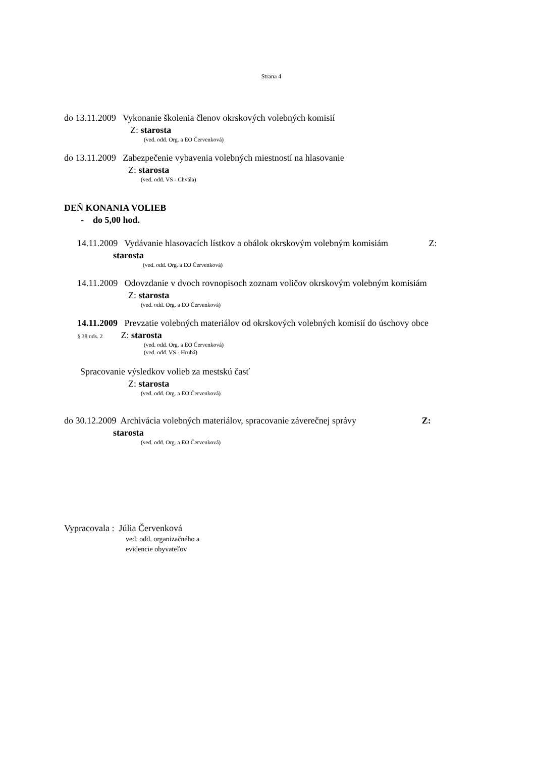Strana 4
do 13.11.2009 Vykonanie školenia členov okrskových volebných komisií
Z: starosta
(ved. odd. Org. a EO Červenková)
do 13.11.2009 Zabezpečenie vybavenia volebných miestností na hlasovanie
Z: starosta
(ved. odd. VS - Chvála)
DEŇ KONANIA VOLIEB
- do 5,00 hod.
14.11.2009 Vydávanie hlasovacích lístkov a obálok okrskovým volebným komisiám Z:
starosta
(ved. odd. Org. a EO Červenková)
14.11.2009 Odovzdanie v dvoch rovnopisoch zoznam voličov okrskovým volebným komisiám
Z: starosta
(ved. odd. Org. a EO Červenková)
14.11.2009 Prevzatie volebných materiálov od okrskových volebných komisií do úschovy obce
§ 38 ods. 2 Z: starosta
(ved. odd. Org. a EO Červenková)
(ved. odd. VS - Hrubá)
Spracovanie výsledkov volieb za mestskú časť
Z: starosta
(ved. odd. Org. a EO Červenková)
do 30.12.2009 Archivácia volebných materiálov, spracovanie záverečnej správy Z:
starosta
(ved. odd. Org. a EO Červenková)
Vypracovala : Júlia Červenková
ved. odd. organizačného a
evidencie obyvateľov